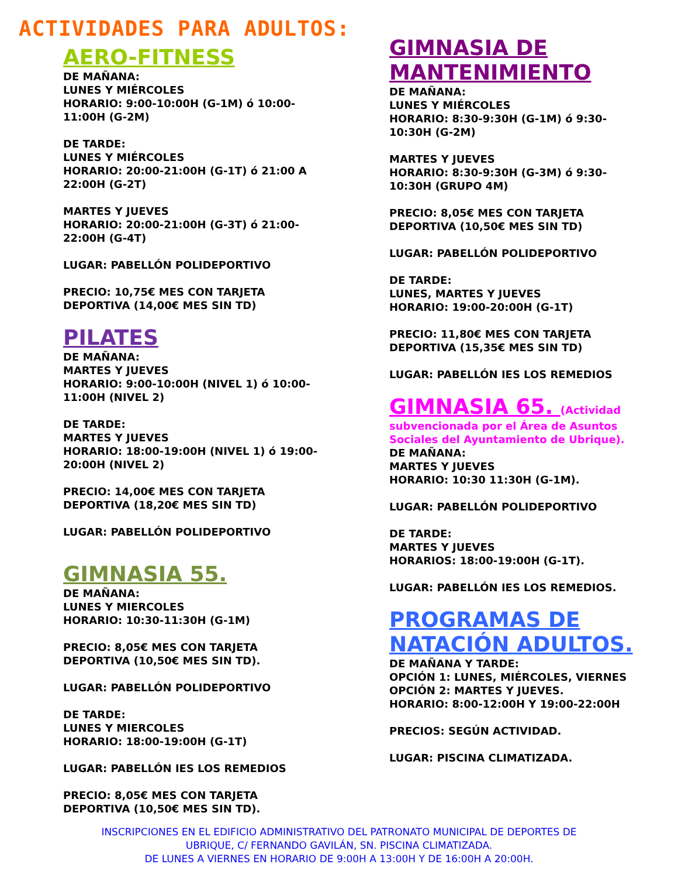ACTIVIDADES PARA ADULTOS:
AERO-FITNESS
DE MAÑANA:
LUNES Y MIÉRCOLES
HORARIO: 9:00-10:00H (G-1M) ó 10:00-11:00H (G-2M)
DE TARDE:
LUNES Y MIÉRCOLES
HORARIO: 20:00-21:00H (G-1T) ó 21:00 A 22:00H (G-2T)
MARTES Y JUEVES
HORARIO: 20:00-21:00H (G-3T) ó 21:00-22:00H (G-4T)
LUGAR: PABELLÓN POLIDEPORTIVO
PRECIO: 10,75€ MES CON TARJETA DEPORTIVA (14,00€ MES SIN TD)
PILATES
DE MAÑANA:
MARTES Y JUEVES
HORARIO: 9:00-10:00H (NIVEL 1) ó 10:00-11:00H (NIVEL 2)
DE TARDE:
MARTES Y JUEVES
HORARIO: 18:00-19:00H (NIVEL 1) ó 19:00-20:00H (NIVEL 2)
PRECIO: 14,00€ MES CON TARJETA DEPORTIVA (18,20€ MES SIN TD)
LUGAR: PABELLÓN POLIDEPORTIVO
GIMNASIA 55.
DE MAÑANA:
LUNES Y MIERCOLES
HORARIO: 10:30-11:30H (G-1M)
PRECIO: 8,05€ MES CON TARJETA DEPORTIVA (10,50€ MES SIN TD).
LUGAR: PABELLÓN POLIDEPORTIVO
DE TARDE:
LUNES Y MIERCOLES
HORARIO: 18:00-19:00H (G-1T)
LUGAR: PABELLÓN IES LOS REMEDIOS
PRECIO: 8,05€ MES CON TARJETA DEPORTIVA (10,50€ MES SIN TD).
GIMNASIA DE MANTENIMIENTO
DE MAÑANA:
LUNES Y MIÉRCOLES
HORARIO: 8:30-9:30H (G-1M) ó 9:30-10:30H (G-2M)
MARTES Y JUEVES
HORARIO: 8:30-9:30H (G-3M) ó 9:30-10:30H (GRUPO 4M)
PRECIO: 8,05€ MES CON TARJETA DEPORTIVA (10,50€ MES SIN TD)
LUGAR: PABELLÓN POLIDEPORTIVO
DE TARDE:
LUNES, MARTES Y JUEVES
HORARIO: 19:00-20:00H (G-1T)
PRECIO: 11,80€ MES CON TARJETA DEPORTIVA (15,35€ MES SIN TD)
LUGAR: PABELLÓN IES LOS REMEDIOS
GIMNASIA 65. (Actividad subvencionada por el Área de Asuntos Sociales del Ayuntamiento de Ubrique).
DE MAÑANA:
MARTES Y JUEVES
HORARIO: 10:30 11:30H (G-1M).
LUGAR: PABELLÓN POLIDEPORTIVO
DE TARDE:
MARTES Y JUEVES
HORARIOS: 18:00-19:00H (G-1T).
LUGAR: PABELLÓN IES LOS REMEDIOS.
PROGRAMAS DE NATACIÓN ADULTOS.
DE MAÑANA Y TARDE:
OPCIÓN 1: LUNES, MIÉRCOLES, VIERNES
OPCIÓN 2: MARTES Y JUEVES.
HORARIO: 8:00-12:00H Y 19:00-22:00H
PRECIOS: SEGÚN ACTIVIDAD.
LUGAR: PISCINA CLIMATIZADA.
INSCRIPCIONES EN EL EDIFICIO ADMINISTRATIVO DEL PATRONATO MUNICIPAL DE DEPORTES DE
UBRIQUE, C/ FERNANDO GAVILÁN, SN. PISCINA CLIMATIZADA.
DE LUNES A VIERNES EN HORARIO DE 9:00H A 13:00H Y DE 16:00H A 20:00H.